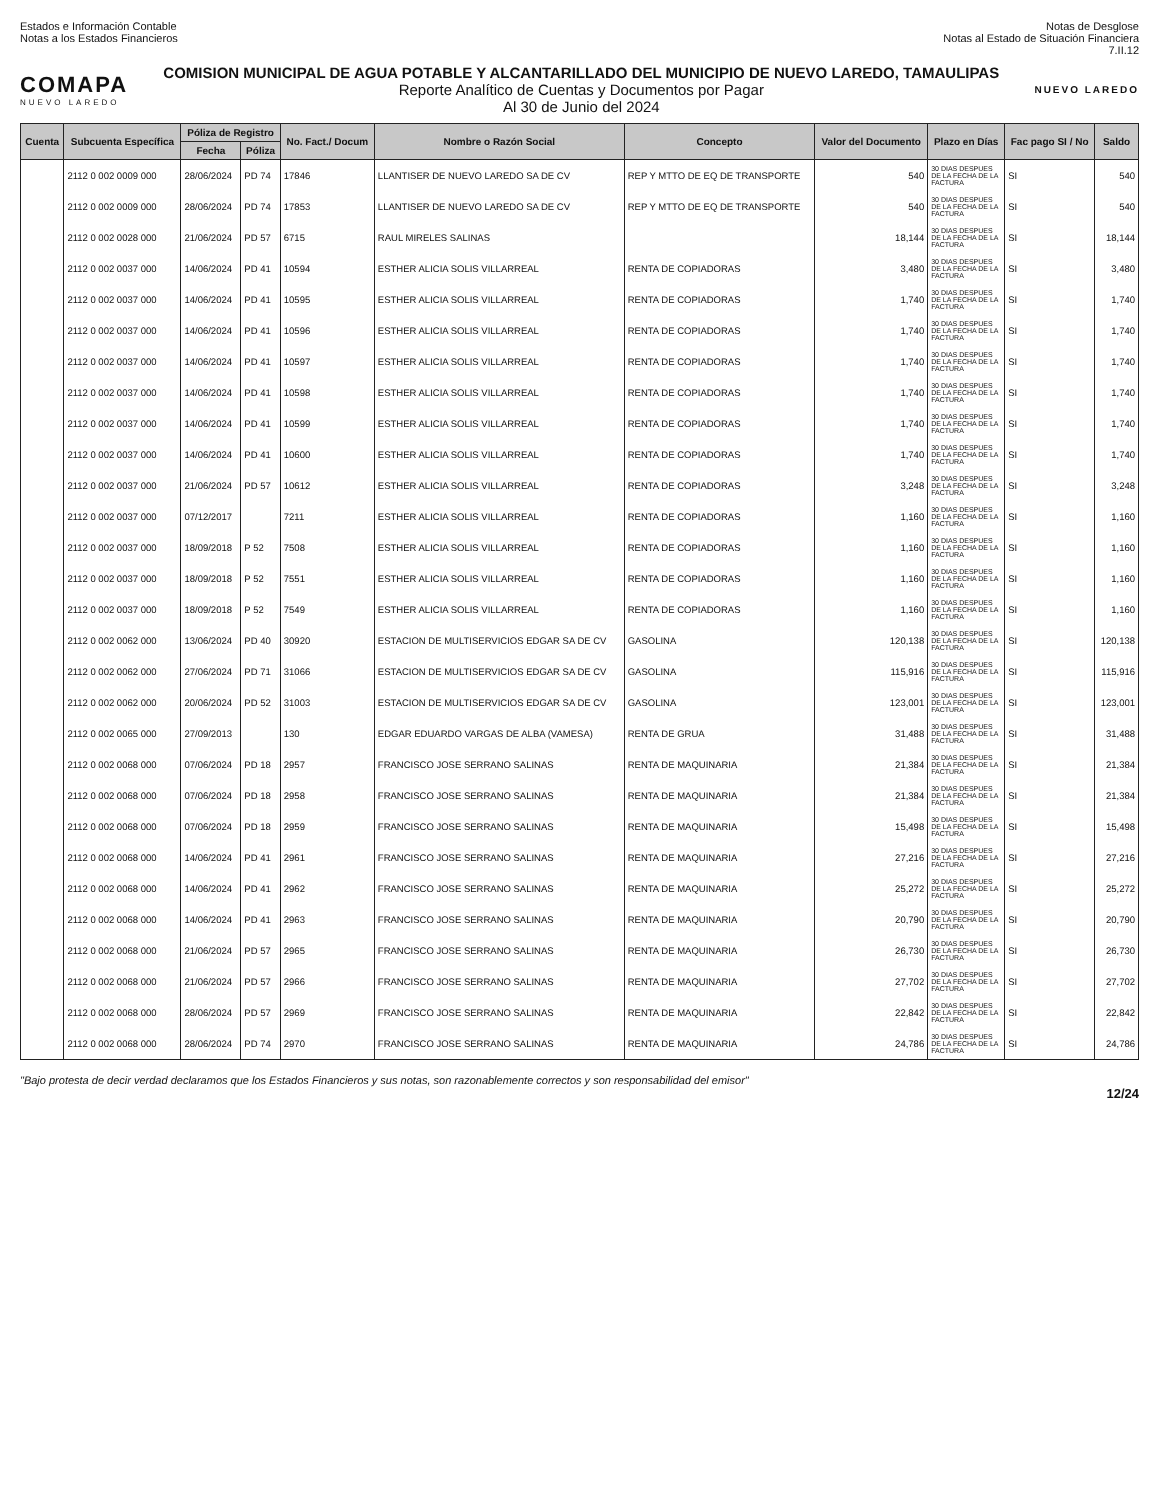Estados e Información Contable
Notas a los Estados Financieros
Notas de Desglose
Notas al Estado de Situación Financiera
7.II.12
COMAPA
NUEVO LAREDO
COMISION MUNICIPAL DE AGUA POTABLE Y ALCANTARILLADO DEL MUNICIPIO DE NUEVO LAREDO, TAMAULIPAS
Reporte Analítico de Cuentas y Documentos por Pagar
Al 30 de Junio del 2024
NUEVO LAREDO
| Cuenta | Subcuenta Específica | Póliza de Registro | | No. Fact./ Docum | Nombre o Razón Social | Concepto | Valor del Documento | Plazo en Días | Fac pago SI / No | Saldo |
| --- | --- | --- | --- | --- | --- | --- | --- | --- | --- | --- |
| | | Fecha | Póliza | | | | | | | |
| | 2112 0 002 0009 000 | 28/06/2024 | PD 74 | 17846 | LLANTISER DE NUEVO LAREDO SA DE CV | REP Y MTTO DE EQ DE TRANSPORTE | 540 | 30 DIAS DESPUES DE LA FECHA DE LA FACTURA | SI | 540 |
| | 2112 0 002 0009 000 | 28/06/2024 | PD 74 | 17853 | LLANTISER DE NUEVO LAREDO SA DE CV | REP Y MTTO DE EQ DE TRANSPORTE | 540 | 30 DIAS DESPUES DE LA FECHA DE LA FACTURA | SI | 540 |
| | 2112 0 002 0028 000 | 21/06/2024 | PD 57 | 6715 | RAUL MIRELES SALINAS | | 18,144 | 30 DIAS DESPUES DE LA FECHA DE LA FACTURA | SI | 18,144 |
| | 2112 0 002 0037 000 | 14/06/2024 | PD 41 | 10594 | ESTHER ALICIA SOLIS VILLARREAL | RENTA DE COPIADORAS | 3,480 | 30 DIAS DESPUES DE LA FECHA DE LA FACTURA | SI | 3,480 |
| | 2112 0 002 0037 000 | 14/06/2024 | PD 41 | 10595 | ESTHER ALICIA SOLIS VILLARREAL | RENTA DE COPIADORAS | 1,740 | 30 DIAS DESPUES DE LA FECHA DE LA FACTURA | SI | 1,740 |
| | 2112 0 002 0037 000 | 14/06/2024 | PD 41 | 10596 | ESTHER ALICIA SOLIS VILLARREAL | RENTA DE COPIADORAS | 1,740 | 30 DIAS DESPUES DE LA FECHA DE LA FACTURA | SI | 1,740 |
| | 2112 0 002 0037 000 | 14/06/2024 | PD 41 | 10597 | ESTHER ALICIA SOLIS VILLARREAL | RENTA DE COPIADORAS | 1,740 | 30 DIAS DESPUES DE LA FECHA DE LA FACTURA | SI | 1,740 |
| | 2112 0 002 0037 000 | 14/06/2024 | PD 41 | 10598 | ESTHER ALICIA SOLIS VILLARREAL | RENTA DE COPIADORAS | 1,740 | 30 DIAS DESPUES DE LA FECHA DE LA FACTURA | SI | 1,740 |
| | 2112 0 002 0037 000 | 14/06/2024 | PD 41 | 10599 | ESTHER ALICIA SOLIS VILLARREAL | RENTA DE COPIADORAS | 1,740 | 30 DIAS DESPUES DE LA FECHA DE LA FACTURA | SI | 1,740 |
| | 2112 0 002 0037 000 | 14/06/2024 | PD 41 | 10600 | ESTHER ALICIA SOLIS VILLARREAL | RENTA DE COPIADORAS | 1,740 | 30 DIAS DESPUES DE LA FECHA DE LA FACTURA | SI | 1,740 |
| | 2112 0 002 0037 000 | 21/06/2024 | PD 57 | 10612 | ESTHER ALICIA SOLIS VILLARREAL | RENTA DE COPIADORAS | 3,248 | 30 DIAS DESPUES DE LA FECHA DE LA FACTURA | SI | 3,248 |
| | 2112 0 002 0037 000 | 07/12/2017 | | 7211 | ESTHER ALICIA SOLIS VILLARREAL | RENTA DE COPIADORAS | 1,160 | 30 DIAS DESPUES DE LA FECHA DE LA FACTURA | SI | 1,160 |
| | 2112 0 002 0037 000 | 18/09/2018 | P 52 | 7508 | ESTHER ALICIA SOLIS VILLARREAL | RENTA DE COPIADORAS | 1,160 | 30 DIAS DESPUES DE LA FECHA DE LA FACTURA | SI | 1,160 |
| | 2112 0 002 0037 000 | 18/09/2018 | P 52 | 7551 | ESTHER ALICIA SOLIS VILLARREAL | RENTA DE COPIADORAS | 1,160 | 30 DIAS DESPUES DE LA FECHA DE LA FACTURA | SI | 1,160 |
| | 2112 0 002 0037 000 | 18/09/2018 | P 52 | 7549 | ESTHER ALICIA SOLIS VILLARREAL | RENTA DE COPIADORAS | 1,160 | 30 DIAS DESPUES DE LA FECHA DE LA FACTURA | SI | 1,160 |
| | 2112 0 002 0062 000 | 13/06/2024 | PD 40 | 30920 | ESTACION DE MULTISERVICIOS EDGAR SA DE CV | GASOLINA | 120,138 | 30 DIAS DESPUES DE LA FECHA DE LA FACTURA | SI | 120,138 |
| | 2112 0 002 0062 000 | 27/06/2024 | PD 71 | 31066 | ESTACION DE MULTISERVICIOS EDGAR SA DE CV | GASOLINA | 115,916 | 30 DIAS DESPUES DE LA FECHA DE LA FACTURA | SI | 115,916 |
| | 2112 0 002 0062 000 | 20/06/2024 | PD 52 | 31003 | ESTACION DE MULTISERVICIOS EDGAR SA DE CV | GASOLINA | 123,001 | 30 DIAS DESPUES DE LA FECHA DE LA FACTURA | SI | 123,001 |
| | 2112 0 002 0065 000 | 27/09/2013 | | 130 | EDGAR EDUARDO VARGAS DE ALBA (VAMESA) | RENTA DE GRUA | 31,488 | 30 DIAS DESPUES DE LA FECHA DE LA FACTURA | SI | 31,488 |
| | 2112 0 002 0068 000 | 07/06/2024 | PD 18 | 2957 | FRANCISCO JOSE SERRANO SALINAS | RENTA DE MAQUINARIA | 21,384 | 30 DIAS DESPUES DE LA FECHA DE LA FACTURA | SI | 21,384 |
| | 2112 0 002 0068 000 | 07/06/2024 | PD 18 | 2958 | FRANCISCO JOSE SERRANO SALINAS | RENTA DE MAQUINARIA | 21,384 | 30 DIAS DESPUES DE LA FECHA DE LA FACTURA | SI | 21,384 |
| | 2112 0 002 0068 000 | 07/06/2024 | PD 18 | 2959 | FRANCISCO JOSE SERRANO SALINAS | RENTA DE MAQUINARIA | 15,498 | 30 DIAS DESPUES DE LA FECHA DE LA FACTURA | SI | 15,498 |
| | 2112 0 002 0068 000 | 14/06/2024 | PD 41 | 2961 | FRANCISCO JOSE SERRANO SALINAS | RENTA DE MAQUINARIA | 27,216 | 30 DIAS DESPUES DE LA FECHA DE LA FACTURA | SI | 27,216 |
| | 2112 0 002 0068 000 | 14/06/2024 | PD 41 | 2962 | FRANCISCO JOSE SERRANO SALINAS | RENTA DE MAQUINARIA | 25,272 | 30 DIAS DESPUES DE LA FECHA DE LA FACTURA | SI | 25,272 |
| | 2112 0 002 0068 000 | 14/06/2024 | PD 41 | 2963 | FRANCISCO JOSE SERRANO SALINAS | RENTA DE MAQUINARIA | 20,790 | 30 DIAS DESPUES DE LA FECHA DE LA FACTURA | SI | 20,790 |
| | 2112 0 002 0068 000 | 21/06/2024 | PD 57 | 2965 | FRANCISCO JOSE SERRANO SALINAS | RENTA DE MAQUINARIA | 26,730 | 30 DIAS DESPUES DE LA FECHA DE LA FACTURA | SI | 26,730 |
| | 2112 0 002 0068 000 | 21/06/2024 | PD 57 | 2966 | FRANCISCO JOSE SERRANO SALINAS | RENTA DE MAQUINARIA | 27,702 | 30 DIAS DESPUES DE LA FECHA DE LA FACTURA | SI | 27,702 |
| | 2112 0 002 0068 000 | 28/06/2024 | PD 57 | 2969 | FRANCISCO JOSE SERRANO SALINAS | RENTA DE MAQUINARIA | 22,842 | 30 DIAS DESPUES DE LA FECHA DE LA FACTURA | SI | 22,842 |
| | 2112 0 002 0068 000 | 28/06/2024 | PD 74 | 2970 | FRANCISCO JOSE SERRANO SALINAS | RENTA DE MAQUINARIA | 24,786 | 30 DIAS DESPUES DE LA FECHA DE LA FACTURA | SI | 24,786 |
"Bajo protesta de decir verdad declaramos que los Estados Financieros y sus notas, son razonablemente correctos y son responsabilidad del emisor"
12/24